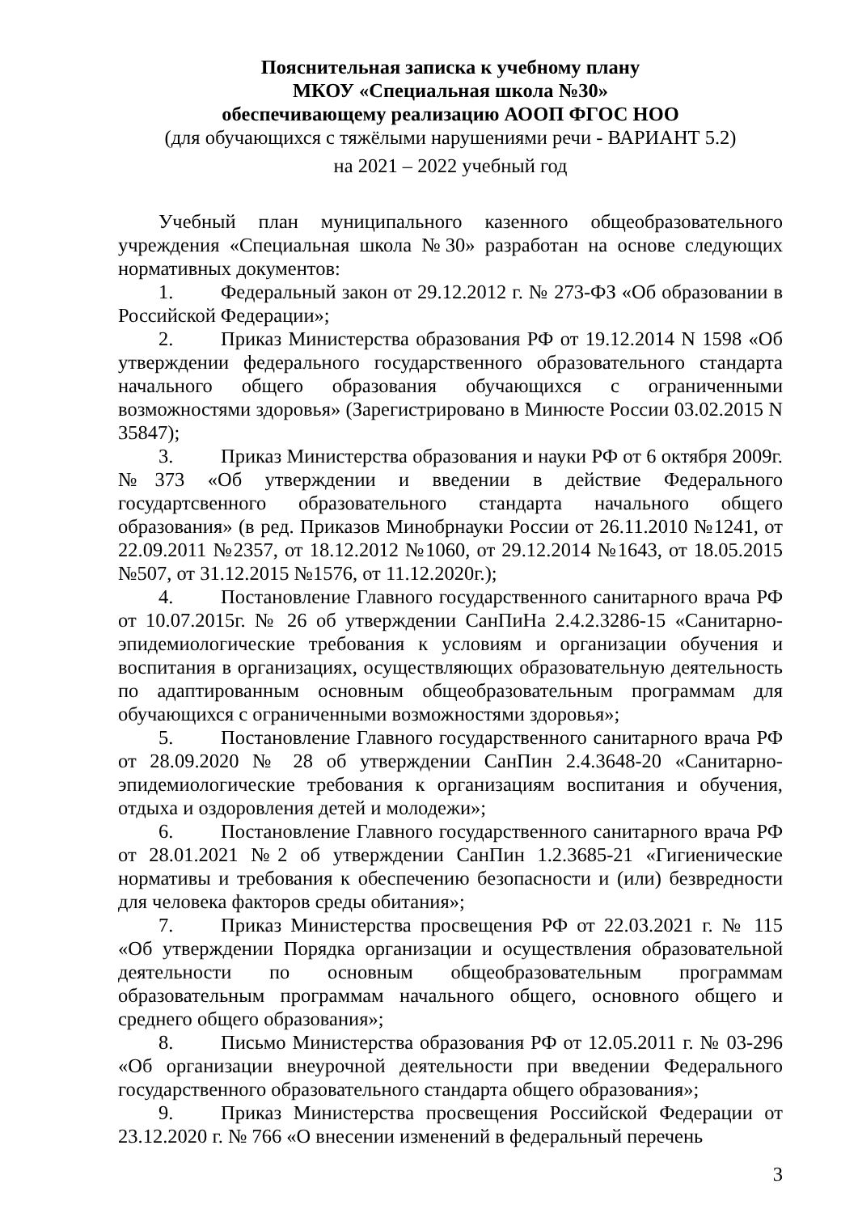Пояснительная записка к учебному плану
МКОУ «Специальная школа №30»
обеспечивающему реализацию АООП ФГОС НОО
(для обучающихся с тяжёлыми нарушениями речи - ВАРИАНТ 5.2)
на 2021 – 2022 учебный год
Учебный план муниципального казенного общеобразовательного учреждения «Специальная школа №30» разработан на основе следующих нормативных документов:
1. Федеральный закон от 29.12.2012 г. № 273-ФЗ «Об образовании в Российской Федерации»;
2. Приказ Министерства образования РФ от 19.12.2014 N 1598 «Об утверждении федерального государственного образовательного стандарта начального общего образования обучающихся с ограниченными возможностями здоровья» (Зарегистрировано в Минюсте России 03.02.2015 N 35847);
3. Приказ Министерства образования и науки РФ от 6 октября 2009г. №373 «Об утверждении и введении в действие Федерального государтсвенного образовательного стандарта начального общего образования» (в ред. Приказов Минобрнауки России от 26.11.2010 №1241, от 22.09.2011 №2357, от 18.12.2012 №1060, от 29.12.2014 №1643, от 18.05.2015 №507, от 31.12.2015 №1576, от 11.12.2020г.);
4. Постановление Главного государственного санитарного врача РФ от 10.07.2015г. № 26 об утверждении СанПиНа 2.4.2.3286-15 «Санитарно-эпидемиологические требования к условиям и организации обучения и воспитания в организациях, осуществляющих образовательную деятельность по адаптированным основным общеобразовательным программам для обучающихся с ограниченными возможностями здоровья»;
5. Постановление Главного государственного санитарного врача РФ от 28.09.2020 № 28 об утверждении СанПин 2.4.3648-20 «Санитарно-эпидемиологические требования к организациям воспитания и обучения, отдыха и оздоровления детей и молодежи»;
6. Постановление Главного государственного санитарного врача РФ от 28.01.2021 №2 об утверждении СанПин 1.2.3685-21 «Гигиенические нормативы и требования к обеспечению безопасности и (или) безвредности для человека факторов среды обитания»;
7. Приказ Министерства просвещения РФ от 22.03.2021 г. № 115 «Об утверждении Порядка организации и осуществления образовательной деятельности по основным общеобразовательным программам образовательным программам начального общего, основного общего и среднего общего образования»;
8. Письмо Министерства образования РФ от 12.05.2011 г. № 03-296 «Об организации внеурочной деятельности при введении Федерального государственного образовательного стандарта общего образования»;
9. Приказ Министерства просвещения Российской Федерации от 23.12.2020 г. № 766 «О внесении изменений в федеральный перечень
3